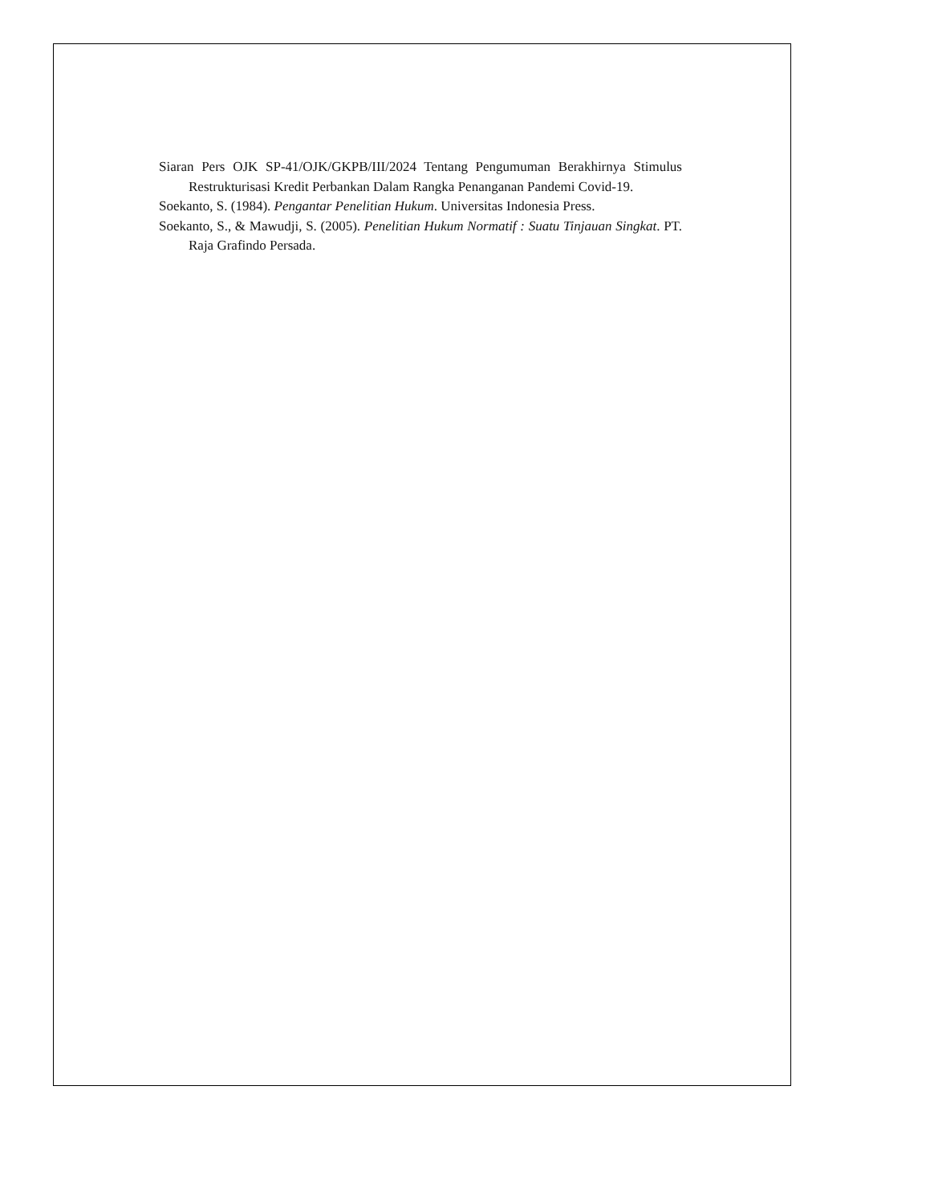Siaran Pers OJK SP-41/OJK/GKPB/III/2024 Tentang Pengumuman Berakhirnya Stimulus Restrukturisasi Kredit Perbankan Dalam Rangka Penanganan Pandemi Covid-19.
Soekanto, S. (1984). Pengantar Penelitian Hukum. Universitas Indonesia Press.
Soekanto, S., & Mawudji, S. (2005). Penelitian Hukum Normatif : Suatu Tinjauan Singkat. PT. Raja Grafindo Persada.